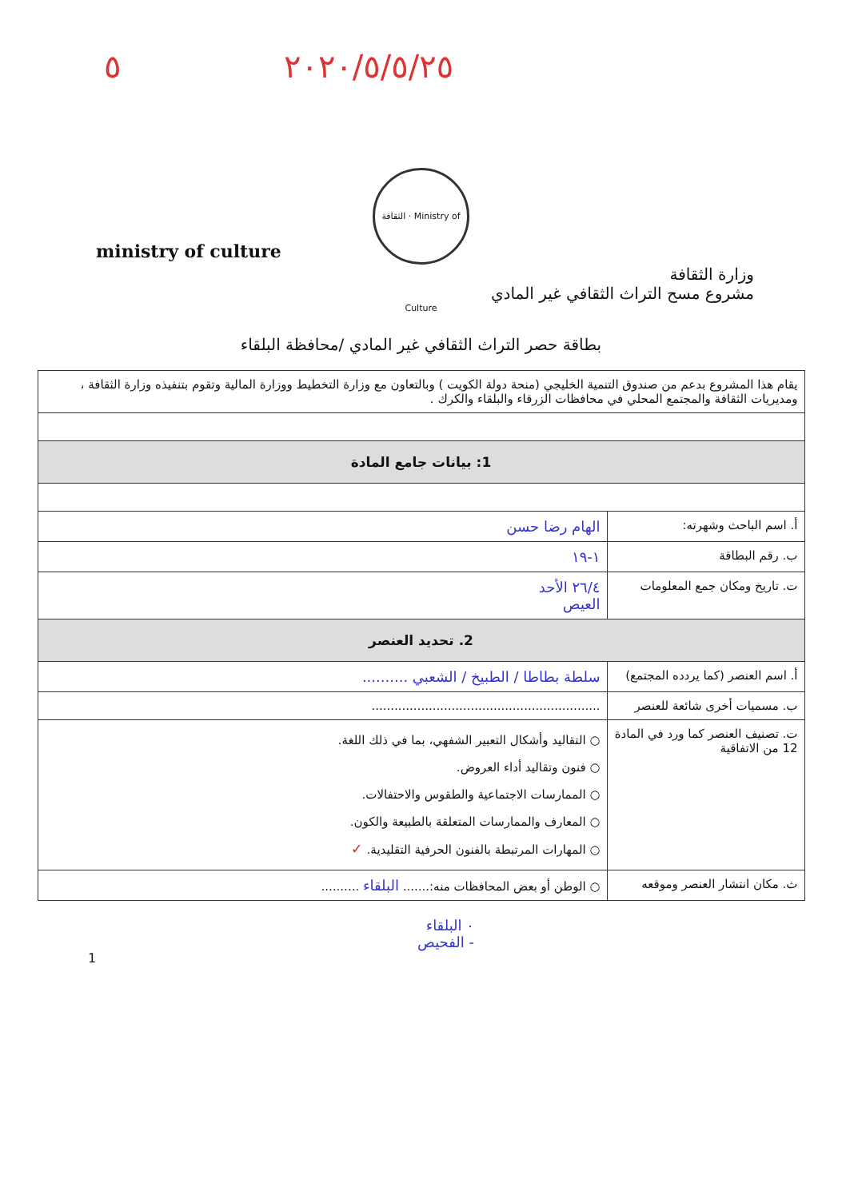٢٠٢٠/٥/٥/٢٥ ٥
الثقافة · Ministry of Culture
ministry of culture
وزارة الثقافة
مشروع مسح التراث الثقافي غير المادي
بطاقة حصر التراث الثقافي غير المادي /محافظة البلقاء
| يقام هذا المشروع بدعم من صندوق التنمية الخليجي (منحة دولة الكويت ) وبالتعاون مع وزارة التخطيط ووزارة المالية وتقوم بتنفيذه وزارة الثقافة ، ومديريات الثقافة والمجتمع المحلي في محافظات الزرقاء والبلقاء والكرك . | |
| 1: بيانات جامع المادة | |
| أ. اسم الباحث وشهرته: | الهام رضا حسن |
| ب. رقم البطاقة | ١-١٩ |
| ت. تاريخ ومكان جمع المعلومات | ٢٦/٤ الأحد العيص |
| 2. تحديد العنصر | |
| أ. اسم العنصر (كما يردده المجتمع) | سلطة بطاطا / الطبيخ / الشعبي .......... |
| ب. مسميات أخرى شائعة للعنصر | ............................................................ |
| ت. تصنيف العنصر كما ورد في المادة 12 من الاتفاقية | ○ التقاليد وأشكال التعبير الشفهي، بما في ذلك اللغة. ○ فنون وتقاليد أداء العروض. ○ الممارسات الاجتماعية والطقوس والاحتفالات. ○ المعارف والممارسات المتعلقة بالطبيعة والكون. ○ المهارات المرتبطة بالفنون الحرفية التقليدية. ✓ |
| ث. مكان انتشار العنصر وموقعه | ○ الوطن أو بعض المحافظات منه:....... البلقاء .......... |
٠ البلقاء
- الفحيص
1